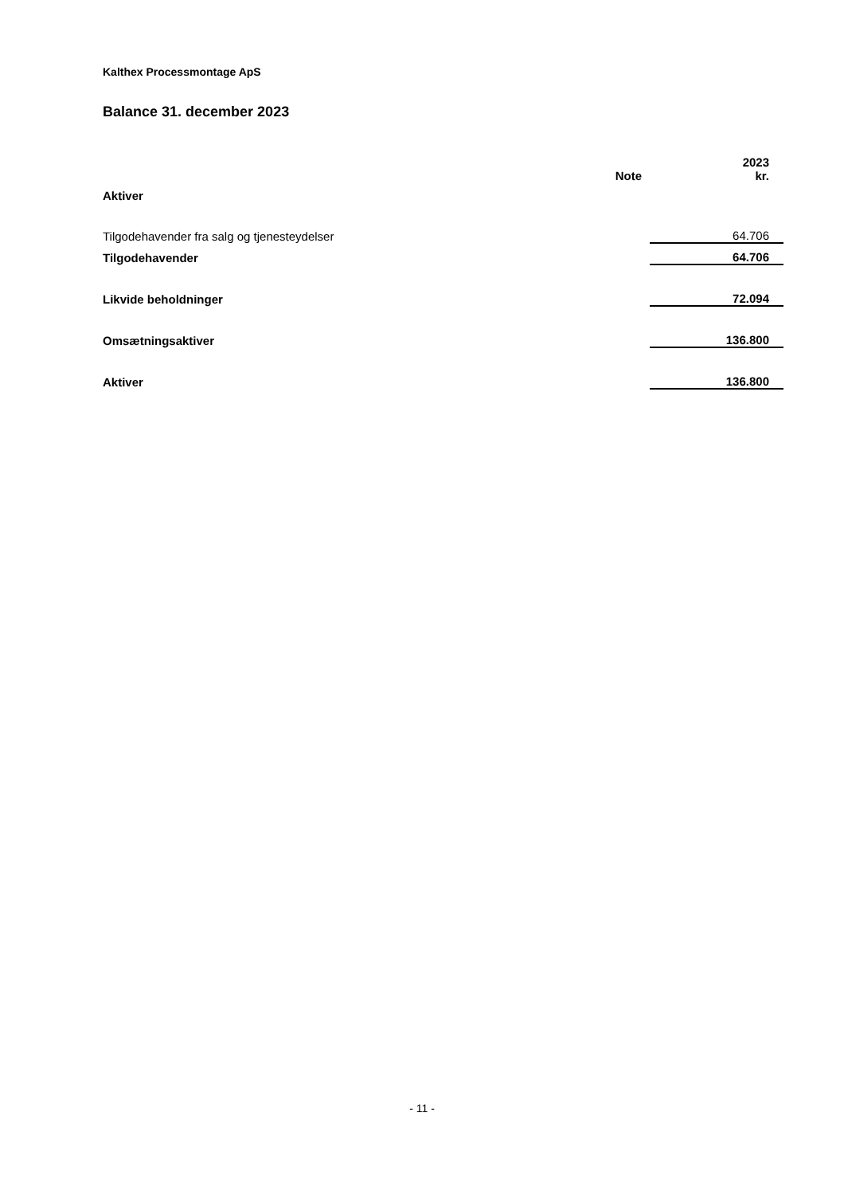Kalthex Processmontage ApS
Balance 31. december 2023
| | Note | 2023 kr. |
| --- | --- | --- |
| Aktiver | | |
| Tilgodehavender fra salg og tjenesteydelser | | 64.706 |
| Tilgodehavender | | 64.706 |
| Likvide beholdninger | | 72.094 |
| Omsætningsaktiver | | 136.800 |
| Aktiver | | 136.800 |
- 11 -